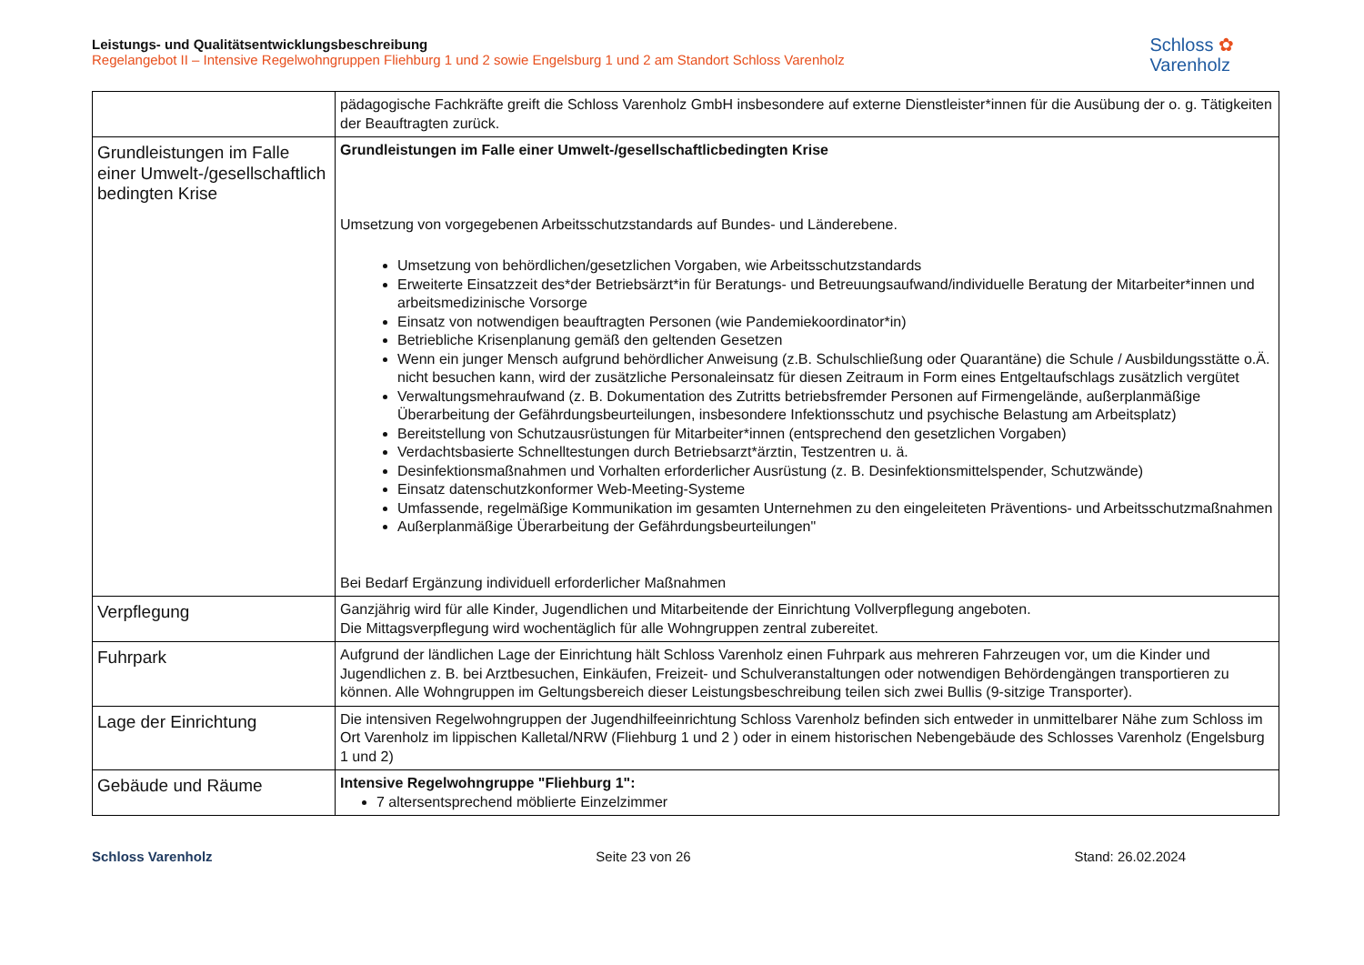Leistungs- und Qualitätsentwicklungsbeschreibung
Regelangebot II – Intensive Regelwohngruppen Fliehburg 1 und 2 sowie Engelsburg 1 und 2 am Standort Schloss Varenholz
Schloss ✿
Varenholz
| | pädagogische Fachkräfte greift die Schloss Varenholz GmbH insbesondere auf externe Dienstleister*innen für die Ausübung der o. g. Tätigkeiten der Beauftragten zurück. |
| Grundleistungen im Falle einer Umwelt-/gesellschaftlich bedingten Krise | Grundleistungen im Falle einer Umwelt-/gesellschaftlicbedingten Krise Umsetzung von vorgegebenen Arbeitsschutzstandards auf Bundes- und Länderebene. Umsetzung von behördlichen/gesetzlichen Vorgaben, wie Arbeitsschutzstandards Erweiterte Einsatzzeit des*der Betriebsärzt*in für Beratungs- und Betreuungsaufwand/individuelle Beratung der Mitarbeiter*innen und arbeitsmedizinische Vorsorge Einsatz von notwendigen beauftragten Personen (wie Pandemiekoordinator*in) Betriebliche Krisenplanung gemäß den geltenden Gesetzen Wenn ein junger Mensch aufgrund behördlicher Anweisung (z.B. Schulschließung oder Quarantäne) die Schule / Ausbildungsstätte o.Ä. nicht besuchen kann, wird der zusätzliche Personaleinsatz für diesen Zeitraum in Form eines Entgeltaufschlags zusätzlich vergütet Verwaltungsmehraufwand (z. B. Dokumentation des Zutritts betriebsfremder Personen auf Firmengelände, außerplanmäßige Überarbeitung der Gefährdungsbeurteilungen, insbesondere Infektionsschutz und psychische Belastung am Arbeitsplatz) Bereitstellung von Schutzausrüstungen für Mitarbeiter*innen (entsprechend den gesetzlichen Vorgaben) Verdachtsbasierte Schnelltestungen durch Betriebsarzt*ärztin, Testzentren u. ä. Desinfektionsmaßnahmen und Vorhalten erforderlicher Ausrüstung (z. B. Desinfektionsmittelspender, Schutzwände) Einsatz datenschutzkonformer Web-Meeting-Systeme Umfassende, regelmäßige Kommunikation im gesamten Unternehmen zu den eingeleiteten Präventions- und Arbeitsschutzmaßnahmen Außerplanmäßige Überarbeitung der Gefährdungsbeurteilungen" Bei Bedarf Ergänzung individuell erforderlicher Maßnahmen |
| Verpflegung | Ganzjährig wird für alle Kinder, Jugendlichen und Mitarbeitende der Einrichtung Vollverpflegung angeboten. Die Mittagsverpflegung wird wochentäglich für alle Wohngruppen zentral zubereitet. |
| Fuhrpark | Aufgrund der ländlichen Lage der Einrichtung hält Schloss Varenholz einen Fuhrpark aus mehreren Fahrzeugen vor, um die Kinder und Jugendlichen z. B. bei Arztbesuchen, Einkäufen, Freizeit- und Schulveranstaltungen oder notwendigen Behördengängen transportieren zu können. Alle Wohngruppen im Geltungsbereich dieser Leistungsbeschreibung teilen sich zwei Bullis (9-sitzige Transporter). |
| Lage der Einrichtung | Die intensiven Regelwohngruppen der Jugendhilfeeinrichtung Schloss Varenholz befinden sich entweder in unmittelbarer Nähe zum Schloss im Ort Varenholz im lippischen Kalletal/NRW (Fliehburg 1 und 2 ) oder in einem historischen Nebengebäude des Schlosses Varenholz (Engelsburg 1 und 2) |
| Gebäude und Räume | Intensive Regelwohngruppe "Fliehburg 1": 7 altersentsprechend möblierte Einzelzimmer |
Schloss Varenholz Seite 23 von 26 Stand: 26.02.2024